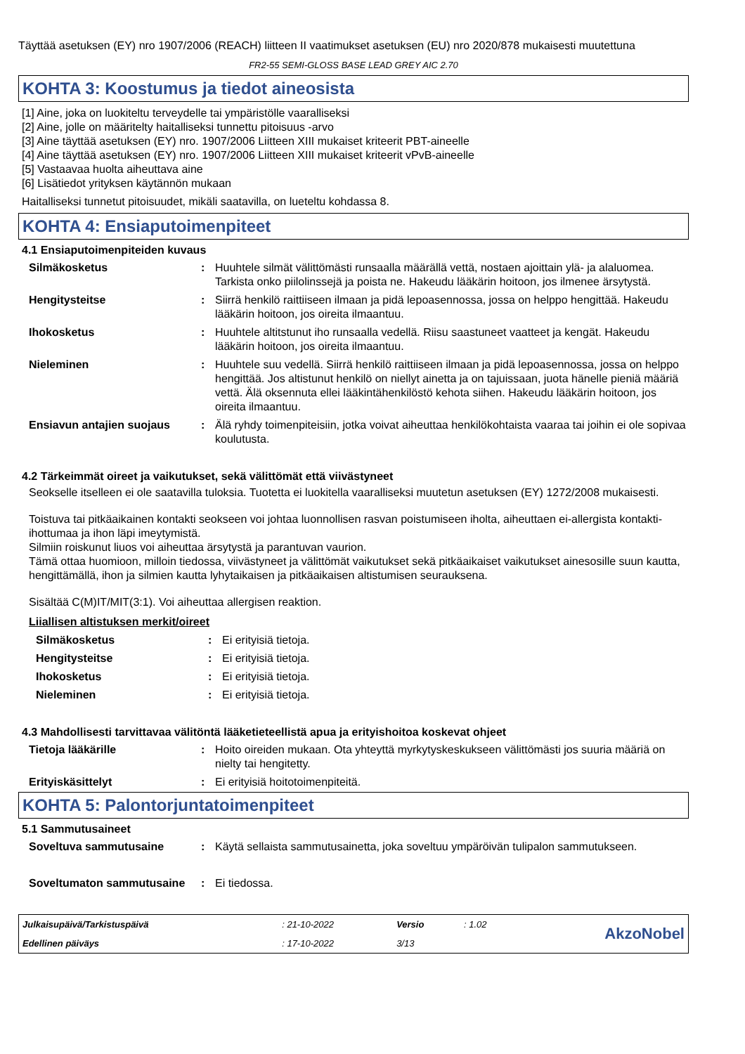Täyttää asetuksen (EY) nro 1907/2006 (REACH) liitteen II vaatimukset asetuksen (EU) nro 2020/878 mukaisesti muutettuna
FR2-55 SEMI-GLOSS BASE LEAD GREY AIC 2.70
KOHTA 3: Koostumus ja tiedot aineosista
[1] Aine, joka on luokiteltu terveydelle tai ympäristölle vaaralliseksi
[2] Aine, jolle on määritelty haitalliseksi tunnettu pitoisuus -arvo
[3] Aine täyttää asetuksen (EY) nro. 1907/2006 Liitteen XIII mukaiset kriteerit PBT-aineelle
[4] Aine täyttää asetuksen (EY) nro. 1907/2006 Liitteen XIII mukaiset kriteerit vPvB-aineelle
[5] Vastaavaa huolta aiheuttava aine
[6] Lisätiedot yrityksen käytännön mukaan
Haitalliseksi tunnetut pitoisuudet, mikäli saatavilla, on lueteltu kohdassa 8.
KOHTA 4: Ensiaputoimenpiteet
4.1 Ensiaputoimenpiteiden kuvaus
| Silmäkosketus | : | Huuhtele silmät välittömästi runsaalla määrällä vettä, nostaen ajoittain ylä- ja alaluomea. Tarkista onko piilolinssejä ja poista ne. Hakeudu lääkärin hoitoon, jos ilmenee ärsytystä. |
| Hengitysteitse | : | Siirrä henkilö raittiiseen ilmaan ja pidä lepoasennossa, jossa on helppo hengittää. Hakeudu lääkärin hoitoon, jos oireita ilmaantuu. |
| Ihokosketus | : | Huuhtele altitstunut iho runsaalla vedellä. Riisu saastuneet vaatteet ja kengät. Hakeudu lääkärin hoitoon, jos oireita ilmaantuu. |
| Nieleminen | : | Huuhtele suu vedellä. Siirrä henkilö raittiiseen ilmaan ja pidä lepoasennossa, jossa on helppo hengittää. Jos altistunut henkilö on niellyt ainetta ja on tajuissaan, juota hänelle pieniä määriä vettä. Älä oksennuta ellei lääkintähenkilöstö kehota siihen. Hakeudu lääkärin hoitoon, jos oireita ilmaantuu. |
| Ensiavun antajien suojaus | : | Älä ryhdy toimenpiteisiin, jotka voivat aiheuttaa henkilökohtaista vaaraa tai joihin ei ole sopivaa koulutusta. |
4.2 Tärkeimmät oireet ja vaikutukset, sekä välittömät että viivästyneet
Seokselle itselleen ei ole saatavilla tuloksia. Tuotetta ei luokitella vaaralliseksi muutetun asetuksen (EY) 1272/2008 mukaisesti.
Toistuva tai pitkäaikainen kontakti seokseen voi johtaa luonnollisen rasvan poistumiseen iholta, aiheuttaen ei-allergista kontakti-ihottumaa ja ihon läpi imeytymistä.
Silmiin roiskunut liuos voi aiheuttaa ärsytystä ja parantuvan vaurion.
Tämä ottaa huomioon, milloin tiedossa, viivästyneet ja välittömät vaikutukset sekä pitkäaikaiset vaikutukset ainesosille suun kautta, hengittämällä, ihon ja silmien kautta lyhytaikaisen ja pitkäaikaisen altistumisen seurauksena.
Sisältää C(M)IT/MIT(3:1). Voi aiheuttaa allergisen reaktion.
Liiallisen altistuksen merkit/oireet
| Silmäkosketus | : | Ei erityisiä tietoja. |
| Hengitysteitse | : | Ei erityisiä tietoja. |
| Ihokosketus | : | Ei erityisiä tietoja. |
| Nieleminen | : | Ei erityisiä tietoja. |
4.3 Mahdollisesti tarvittavaa välitöntä lääketieteellistä apua ja erityishoitoa koskevat ohjeet
| Tietoja lääkärille | : | Hoito oireiden mukaan. Ota yhteyttä myrkytyskeskukseen välittömästi jos suuria määriä on nielty tai hengitetty. |
| Erityiskäsittelyt | : | Ei erityisiä hoitotoimenpiteitä. |
KOHTA 5: Palontorjuntatoimenpiteet
5.1 Sammutusaineet
| Soveltuva sammutusaine | : | Käytä sellaista sammutusainetta, joka soveltuu ympäröivän tulipalon sammutukseen. |
| Soveltumaton sammutusaine | : | Ei tiedossa. |
| Julkaisupäivä/Tarkistuspäivä | : 21-10-2022 | Versio | : 1.02 | AkzoNobel |
| Edellinen päiväys | : 17-10-2022 | 3/13 | | |